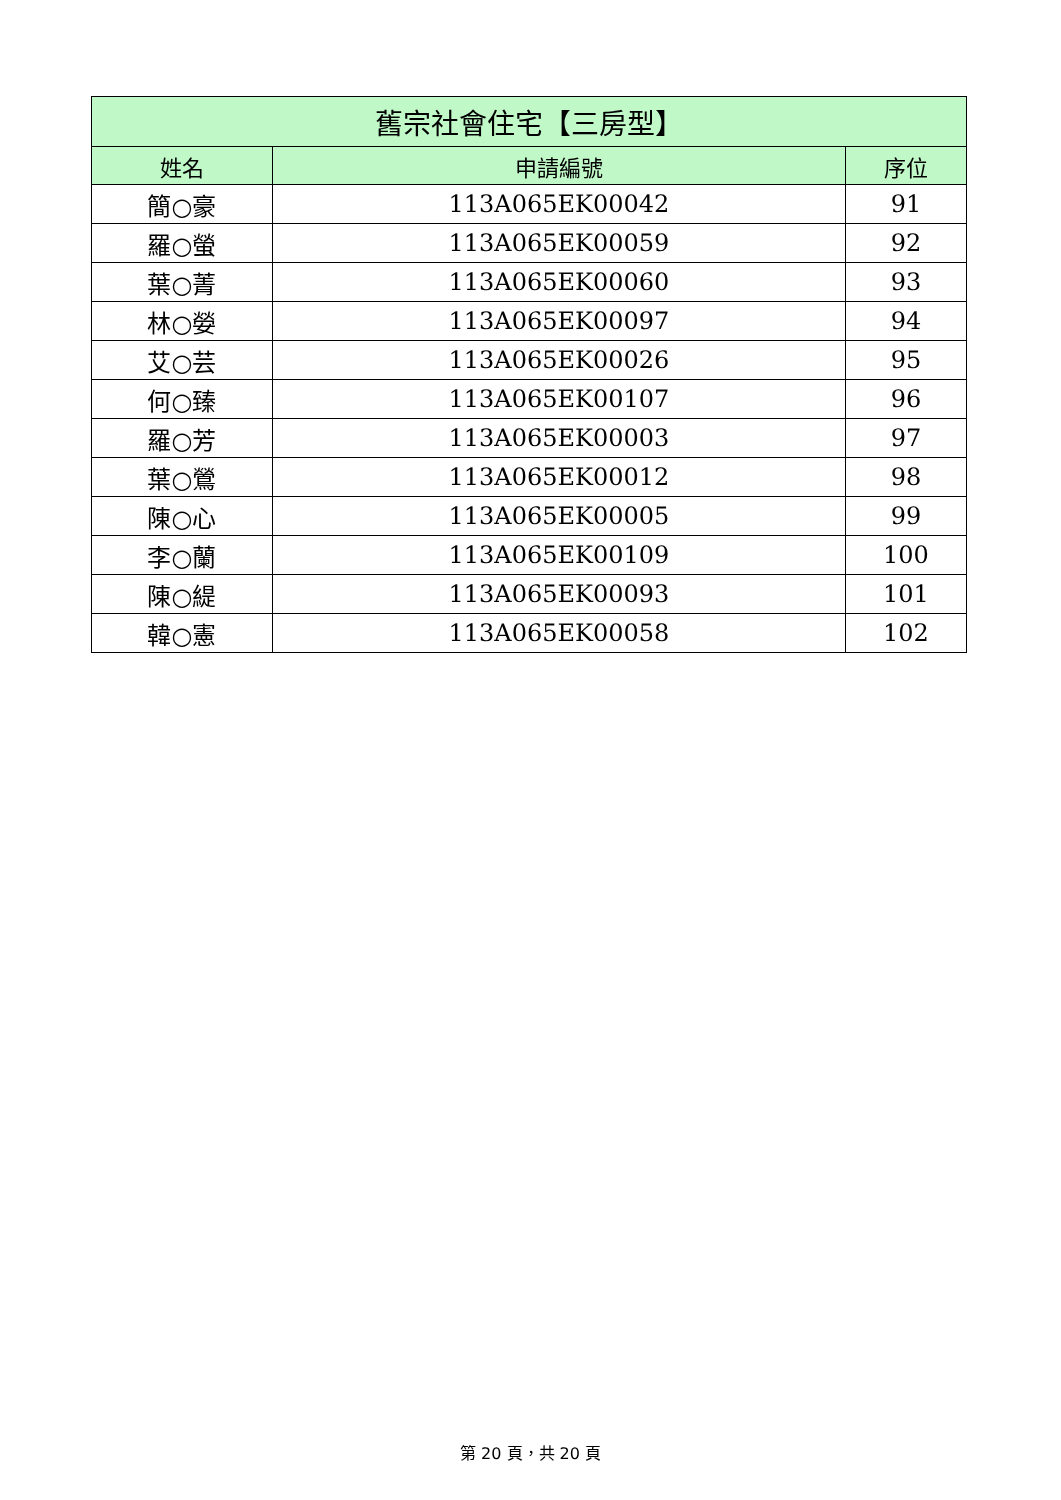| 舊宗社會住宅【三房型】 | | |
| --- | --- | --- |
| 姓名 | 申請編號 | 序位 |
| 簡○豪 | 113A065EK00042 | 91 |
| 羅○螢 | 113A065EK00059 | 92 |
| 葉○菁 | 113A065EK00060 | 93 |
| 林○嫈 | 113A065EK00097 | 94 |
| 艾○芸 | 113A065EK00026 | 95 |
| 何○臻 | 113A065EK00107 | 96 |
| 羅○芳 | 113A065EK00003 | 97 |
| 葉○鶯 | 113A065EK00012 | 98 |
| 陳○心 | 113A065EK00005 | 99 |
| 李○蘭 | 113A065EK00109 | 100 |
| 陳○緹 | 113A065EK00093 | 101 |
| 韓○憲 | 113A065EK00058 | 102 |
第 20 頁，共 20 頁